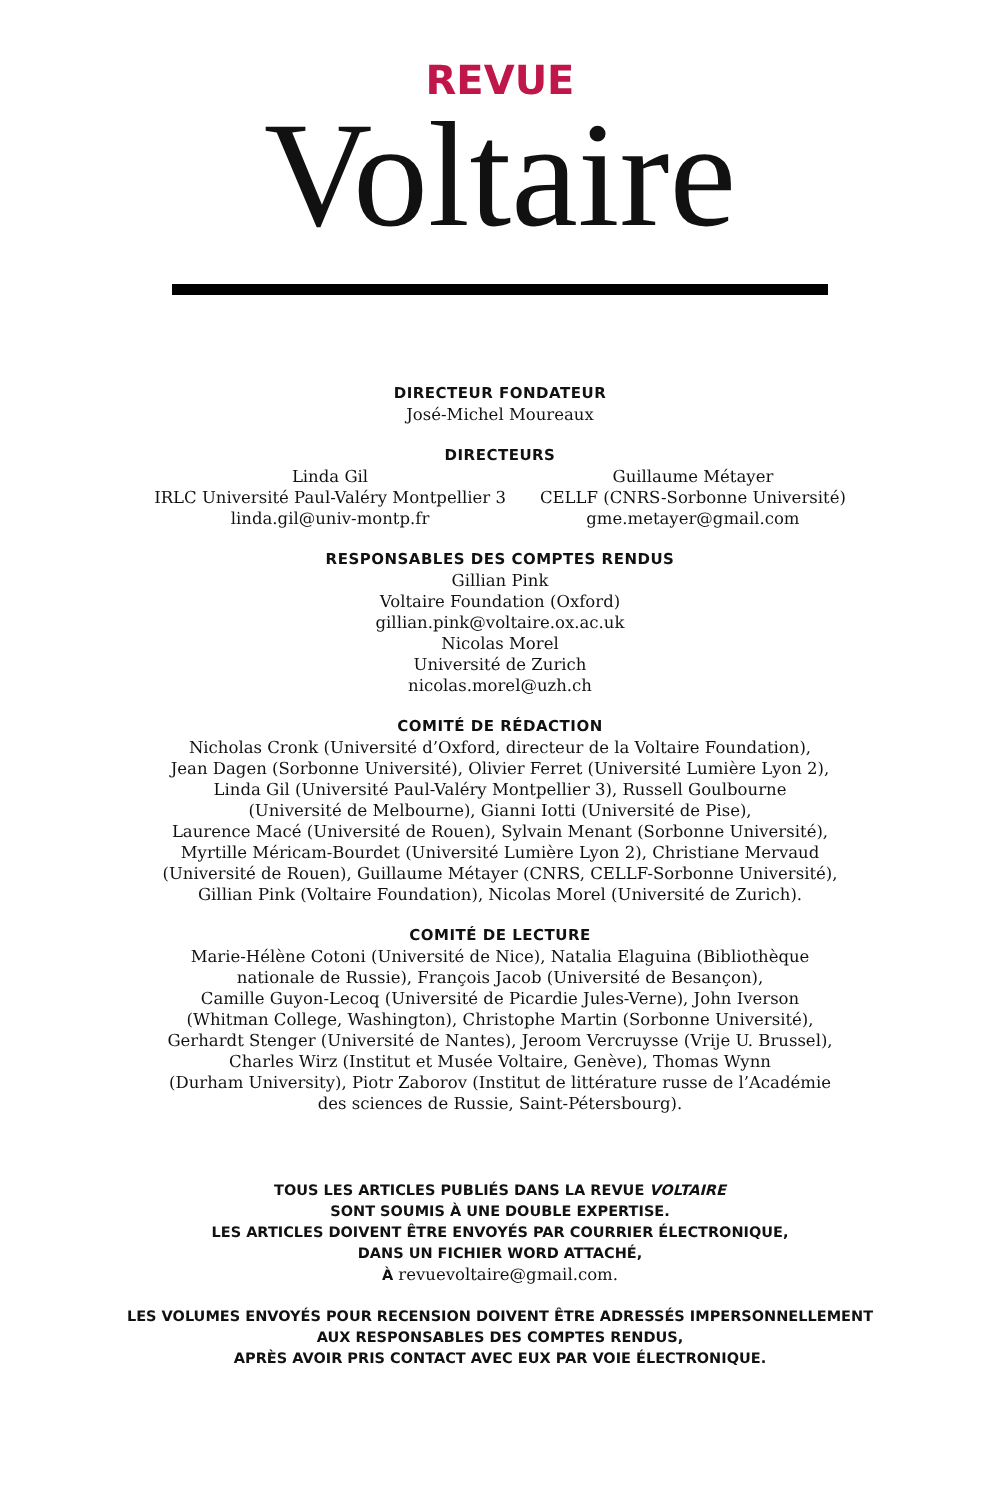REVUE
Voltaire
DIRECTEUR FONDATEUR
José-Michel Moureaux
DIRECTEURS
Linda Gil
IRLC Université Paul-Valéry Montpellier 3
linda.gil@univ-montp.fr
Guillaume Métayer
CELLF (CNRS-Sorbonne Université)
gme.metayer@gmail.com
RESPONSABLES DES COMPTES RENDUS
Gillian Pink
Voltaire Foundation (Oxford)
gillian.pink@voltaire.ox.ac.uk
Nicolas Morel
Université de Zurich
nicolas.morel@uzh.ch
COMITÉ DE RÉDACTION
Nicholas Cronk (Université d’Oxford, directeur de la Voltaire Foundation),
Jean Dagen (Sorbonne Université), Olivier Ferret (Université Lumière Lyon 2),
Linda Gil (Université Paul-Valéry Montpellier 3), Russell Goulbourne
(Université de Melbourne), Gianni Iotti (Université de Pise),
Laurence Macé (Université de Rouen), Sylvain Menant (Sorbonne Université),
Myrtille Méricam-Bourdet (Université Lumière Lyon 2), Christiane Mervaud
(Université de Rouen), Guillaume Métayer (CNRS, CELLF-Sorbonne Université),
Gillian Pink (Voltaire Foundation), Nicolas Morel (Université de Zurich).
COMITÉ DE LECTURE
Marie-Hélène Cotoni (Université de Nice), Natalia Elaguina (Bibliothèque
nationale de Russie), François Jacob (Université de Besançon),
Camille Guyon-Lecoq (Université de Picardie Jules-Verne), John Iverson
(Whitman College, Washington), Christophe Martin (Sorbonne Université),
Gerhardt Stenger (Université de Nantes), Jeroom Vercruysse (Vrije U. Brussel),
Charles Wirz (Institut et Musée Voltaire, Genève), Thomas Wynn
(Durham University), Piotr Zaborov (Institut de littérature russe de l’Académie
des sciences de Russie, Saint-Pétersbourg).
TOUS LES ARTICLES PUBLIÉS DANS LA REVUE VOLTAIRE
SONT SOUMIS À UNE DOUBLE EXPERTISE.
LES ARTICLES DOIVENT ÊTRE ENVOYÉS PAR COURRIER ÉLECTRONIQUE,
DANS UN FICHIER WORD ATTACHÉ,
À revuevoltaire@gmail.com.
LES VOLUMES ENVOYÉS POUR RECENSION DOIVENT ÊTRE ADRESSÉS IMPERSONNELLEMENT
AUX RESPONSABLES DES COMPTES RENDUS,
APRÈS AVOIR PRIS CONTACT AVEC EUX PAR VOIE ÉLECTRONIQUE.